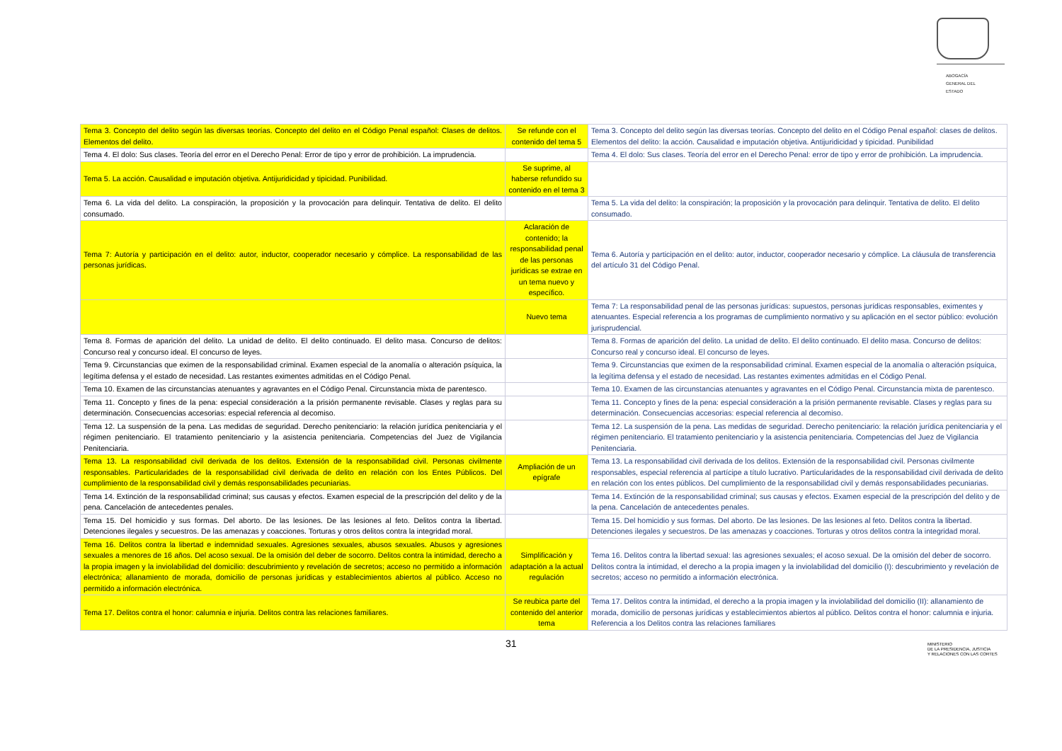ABOGACÍA
GENERAL DEL
ESTADO
| Tema 3. Concepto del delito según las diversas teorías. Concepto del delito en el Código Penal español: Clases de delitos. Elementos del delito. | Se refunde con el contenido del tema 5 | Tema 3. Concepto del delito según las diversas teorías. Concepto del delito en el Código Penal español: clases de delitos. Elementos del delito: la acción. Causalidad e imputación objetiva. Antijuridicidad y tipicidad. Punibilidad |
| Tema 4. El dolo: Sus clases. Teoría del error en el Derecho Penal: Error de tipo y error de prohibición. La imprudencia. | | Tema 4. El dolo: Sus clases. Teoría del error en el Derecho Penal: error de tipo y error de prohibición. La imprudencia. |
| Tema 5. La acción. Causalidad e imputación objetiva. Antijuridicidad y tipicidad. Punibilidad. | Se suprime, al haberse refundido su contenido en el tema 3 | |
| Tema 6. La vida del delito. La conspiración, la proposición y la provocación para delinquir. Tentativa de delito. El delito consumado. | | Tema 5. La vida del delito: la conspiración; la proposición y la provocación para delinquir. Tentativa de delito. El delito consumado. |
| Tema 7: Autoría y participación en el delito: autor, inductor, cooperador necesario y cómplice. La responsabilidad de las personas jurídicas. | Aclaración de contenido; la responsabilidad penal de las personas jurídicas se extrae en un tema nuevo y específico. | Tema 6. Autoría y participación en el delito: autor, inductor, cooperador necesario y cómplice. La cláusula de transferencia del artículo 31 del Código Penal. |
| | Nuevo tema | Tema 7: La responsabilidad penal de las personas jurídicas: supuestos, personas jurídicas responsables, eximentes y atenuantes. Especial referencia a los programas de cumplimiento normativo y su aplicación en el sector público: evolución jurisprudencial. |
| Tema 8. Formas de aparición del delito. La unidad de delito. El delito continuado. El delito masa. Concurso de delitos: Concurso real y concurso ideal. El concurso de leyes. | | Tema 8. Formas de aparición del delito. La unidad de delito. El delito continuado. El delito masa. Concurso de delitos: Concurso real y concurso ideal. El concurso de leyes. |
| Tema 9. Circunstancias que eximen de la responsabilidad criminal. Examen especial de la anomalía o alteración psíquica, la legítima defensa y el estado de necesidad. Las restantes eximentes admitidas en el Código Penal. | | Tema 9. Circunstancias que eximen de la responsabilidad criminal. Examen especial de la anomalía o alteración psíquica, la legítima defensa y el estado de necesidad. Las restantes eximentes admitidas en el Código Penal. |
| Tema 10. Examen de las circunstancias atenuantes y agravantes en el Código Penal. Circunstancia mixta de parentesco. | | Tema 10. Examen de las circunstancias atenuantes y agravantes en el Código Penal. Circunstancia mixta de parentesco. |
| Tema 11. Concepto y fines de la pena: especial consideración a la prisión permanente revisable. Clases y reglas para su determinación. Consecuencias accesorias: especial referencia al decomiso. | | Tema 11. Concepto y fines de la pena: especial consideración a la prisión permanente revisable. Clases y reglas para su determinación. Consecuencias accesorias: especial referencia al decomiso. |
| Tema 12. La suspensión de la pena. Las medidas de seguridad. Derecho penitenciario: la relación jurídica penitenciaria y el régimen penitenciario. El tratamiento penitenciario y la asistencia penitenciaria. Competencias del Juez de Vigilancia Penitenciaria. | | Tema 12. La suspensión de la pena. Las medidas de seguridad. Derecho penitenciario: la relación jurídica penitenciaria y el régimen penitenciario. El tratamiento penitenciario y la asistencia penitenciaria. Competencias del Juez de Vigilancia Penitenciaria. |
| Tema 13. La responsabilidad civil derivada de los delitos. Extensión de la responsabilidad civil. Personas civilmente responsables. Particularidades de la responsabilidad civil derivada de delito en relación con los Entes Públicos. Del cumplimiento de la responsabilidad civil y demás responsabilidades pecuniarias. | Ampliación de un epígrafe | Tema 13. La responsabilidad civil derivada de los delitos. Extensión de la responsabilidad civil. Personas civilmente responsables, especial referencia al partícipe a título lucrativo. Particularidades de la responsabilidad civil derivada de delito en relación con los entes públicos. Del cumplimiento de la responsabilidad civil y demás responsabilidades pecuniarias. |
| Tema 14. Extinción de la responsabilidad criminal; sus causas y efectos. Examen especial de la prescripción del delito y de la pena. Cancelación de antecedentes penales. | | Tema 14. Extinción de la responsabilidad criminal; sus causas y efectos. Examen especial de la prescripción del delito y de la pena. Cancelación de antecedentes penales. |
| Tema 15. Del homicidio y sus formas. Del aborto. De las lesiones. De las lesiones al feto. Delitos contra la libertad. Detenciones ilegales y secuestros. De las amenazas y coacciones. Torturas y otros delitos contra la integridad moral. | | Tema 15. Del homicidio y sus formas. Del aborto. De las lesiones. De las lesiones al feto. Delitos contra la libertad. Detenciones ilegales y secuestros. De las amenazas y coacciones. Torturas y otros delitos contra la integridad moral. |
| Tema 16. Delitos contra la libertad e indemnidad sexuales. Agresiones sexuales, abusos sexuales. Abusos y agresiones sexuales a menores de 16 años. Del acoso sexual. De la omisión del deber de socorro. Delitos contra la intimidad, derecho a la propia imagen y la inviolabilidad del domicilio: descubrimiento y revelación de secretos; acceso no permitido a información electrónica; allanamiento de morada, domicilio de personas jurídicas y establecimientos abiertos al público. Acceso no permitido a información electrónica. | Simplificación y adaptación a la actual regulación | Tema 16. Delitos contra la libertad sexual: las agresiones sexuales; el acoso sexual. De la omisión del deber de socorro. Delitos contra la intimidad, el derecho a la propia imagen y la inviolabilidad del domicilio (I): descubrimiento y revelación de secretos; acceso no permitido a información electrónica. |
| Tema 17. Delitos contra el honor: calumnia e injuria. Delitos contra las relaciones familiares. | Se reubica parte del contenido del anterior tema | Tema 17. Delitos contra la intimidad, el derecho a la propia imagen y la inviolabilidad del domicilio (II): allanamiento de morada, domicilio de personas jurídicas y establecimientos abiertos al público. Delitos contra el honor: calumnia e injuria. Referencia a los Delitos contra las relaciones familiares |
31
MINISTERIO
DE LA PRESIDENCIA, JUSTICIA
Y RELACIONES CON LAS CORTES